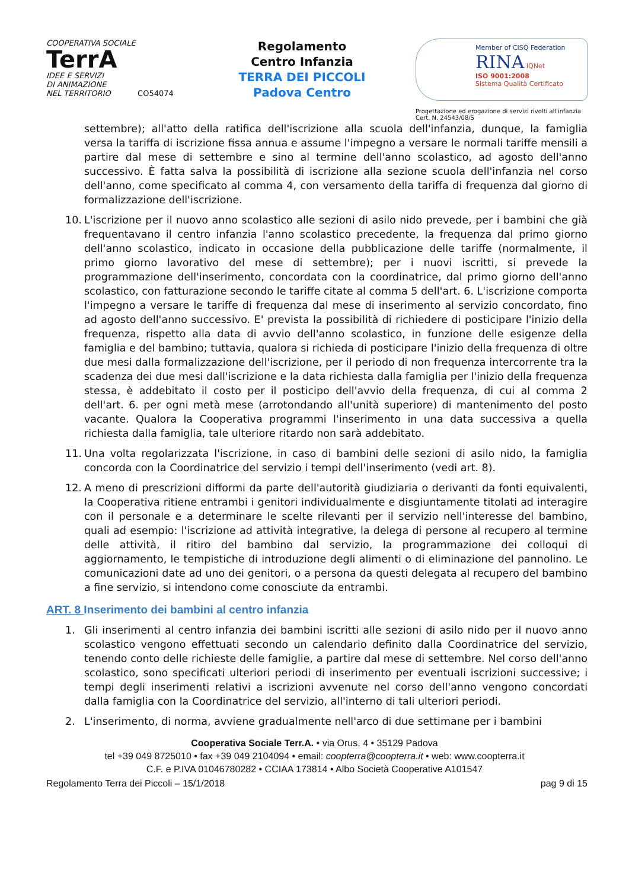COOPERATIVA SOCIALE
TerrA
IDEE E SERVIZI
DI ANIMAZIONE
NEL TERRITORIO CO54074
Regolamento
Centro Infanzia
TERRA DEI PICCOLI
Padova Centro
Member of CISQ Federation
RINA IQNet
ISO 9001:2008
Sistema Qualità Certificato
Progettazione ed erogazione di servizi rivolti all'infanzia
Cert. N. 24543/08/S
settembre); all'atto della ratifica dell'iscrizione alla scuola dell'infanzia, dunque, la famiglia versa la tariffa di iscrizione fissa annua e assume l'impegno a versare le normali tariffe mensili a partire dal mese di settembre e sino al termine dell'anno scolastico, ad agosto dell'anno successivo. È fatta salva la possibilità di iscrizione alla sezione scuola dell'infanzia nel corso dell'anno, come specificato al comma 4, con versamento della tariffa di frequenza dal giorno di formalizzazione dell'iscrizione.
10. L'iscrizione per il nuovo anno scolastico alle sezioni di asilo nido prevede, per i bambini che già frequentavano il centro infanzia l'anno scolastico precedente, la frequenza dal primo giorno dell'anno scolastico, indicato in occasione della pubblicazione delle tariffe (normalmente, il primo giorno lavorativo del mese di settembre); per i nuovi iscritti, si prevede la programmazione dell'inserimento, concordata con la coordinatrice, dal primo giorno dell'anno scolastico, con fatturazione secondo le tariffe citate al comma 5 dell'art. 6. L'iscrizione comporta l'impegno a versare le tariffe di frequenza dal mese di inserimento al servizio concordato, fino ad agosto dell'anno successivo. E' prevista la possibilità di richiedere di posticipare l'inizio della frequenza, rispetto alla data di avvio dell'anno scolastico, in funzione delle esigenze della famiglia e del bambino; tuttavia, qualora si richieda di posticipare l'inizio della frequenza di oltre due mesi dalla formalizzazione dell'iscrizione, per il periodo di non frequenza intercorrente tra la scadenza dei due mesi dall'iscrizione e la data richiesta dalla famiglia per l'inizio della frequenza stessa, è addebitato il costo per il posticipo dell'avvio della frequenza, di cui al comma 2 dell'art. 6. per ogni metà mese (arrotondando all'unità superiore) di mantenimento del posto vacante. Qualora la Cooperativa programmi l'inserimento in una data successiva a quella richiesta dalla famiglia, tale ulteriore ritardo non sarà addebitato.
11. Una volta regolarizzata l'iscrizione, in caso di bambini delle sezioni di asilo nido, la famiglia concorda con la Coordinatrice del servizio i tempi dell'inserimento (vedi art. 8).
12. A meno di prescrizioni difformi da parte dell'autorità giudiziaria o derivanti da fonti equivalenti, la Cooperativa ritiene entrambi i genitori individualmente e disgiuntamente titolati ad interagire con il personale e a determinare le scelte rilevanti per il servizio nell'interesse del bambino, quali ad esempio: l'iscrizione ad attività integrative, la delega di persone al recupero al termine delle attività, il ritiro del bambino dal servizio, la programmazione dei colloqui di aggiornamento, le tempistiche di introduzione degli alimenti o di eliminazione del pannolino. Le comunicazioni date ad uno dei genitori, o a persona da questi delegata al recupero del bambino a fine servizio, si intendono come conosciute da entrambi.
ART. 8 Inserimento dei bambini al centro infanzia
1. Gli inserimenti al centro infanzia dei bambini iscritti alle sezioni di asilo nido per il nuovo anno scolastico vengono effettuati secondo un calendario definito dalla Coordinatrice del servizio, tenendo conto delle richieste delle famiglie, a partire dal mese di settembre. Nel corso dell'anno scolastico, sono specificati ulteriori periodi di inserimento per eventuali iscrizioni successive; i tempi degli inserimenti relativi a iscrizioni avvenute nel corso dell'anno vengono concordati dalla famiglia con la Coordinatrice del servizio, all'interno di tali ulteriori periodi.
2. L'inserimento, di norma, avviene gradualmente nell'arco di due settimane per i bambini
Cooperativa Sociale Terr.A. • via Orus, 4 • 35129 Padova
tel +39 049 8725010 • fax +39 049 2104094 • email: coopterra@coopterra.it • web: www.coopterra.it
C.F. e P.IVA 01046780282 • CCIAA 173814 • Albo Società Cooperative A101547
Regolamento Terra dei Piccoli – 15/1/2018 pag 9 di 15